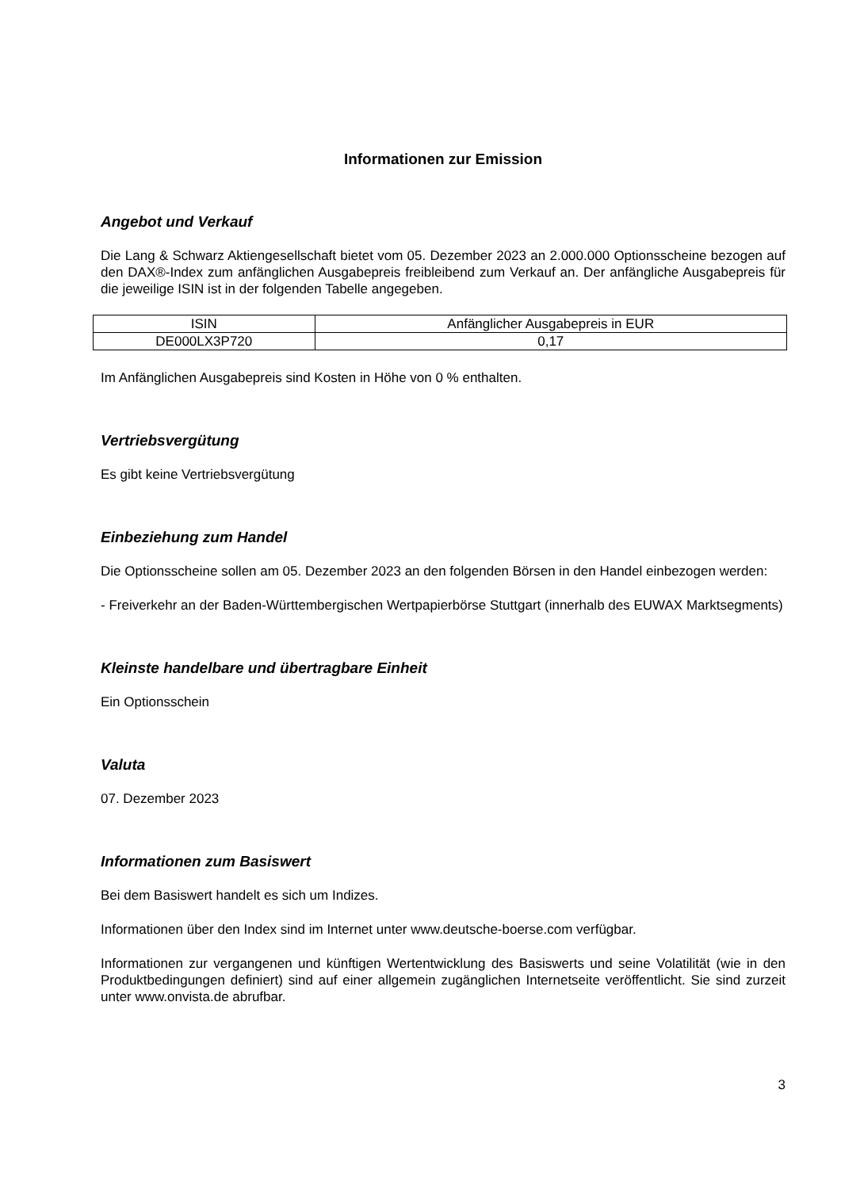Informationen zur Emission
Angebot und Verkauf
Die Lang & Schwarz Aktiengesellschaft bietet vom 05. Dezember 2023 an 2.000.000 Optionsscheine bezogen auf den DAX®-Index zum anfänglichen Ausgabepreis freibleibend zum Verkauf an. Der anfängliche Ausgabepreis für die jeweilige ISIN ist in der folgenden Tabelle angegeben.
| ISIN | Anfänglicher Ausgabepreis in EUR |
| --- | --- |
| DE000LX3P720 | 0,17 |
Im Anfänglichen Ausgabepreis sind Kosten in Höhe von 0 % enthalten.
Vertriebsvergütung
Es gibt keine Vertriebsvergütung
Einbeziehung zum Handel
Die Optionsscheine sollen am 05. Dezember 2023 an den folgenden Börsen in den Handel einbezogen werden:
- Freiverkehr an der Baden-Württembergischen Wertpapierbörse Stuttgart (innerhalb des EUWAX Marktsegments)
Kleinste handelbare und übertragbare Einheit
Ein Optionsschein
Valuta
07. Dezember 2023
Informationen zum Basiswert
Bei dem Basiswert handelt es sich um Indizes.
Informationen über den Index sind im Internet unter www.deutsche-boerse.com verfügbar.
Informationen zur vergangenen und künftigen Wertentwicklung des Basiswerts und seine Volatilität (wie in den Produktbedingungen definiert) sind auf einer allgemein zugänglichen Internetseite veröffentlicht. Sie sind zurzeit unter www.onvista.de abrufbar.
3